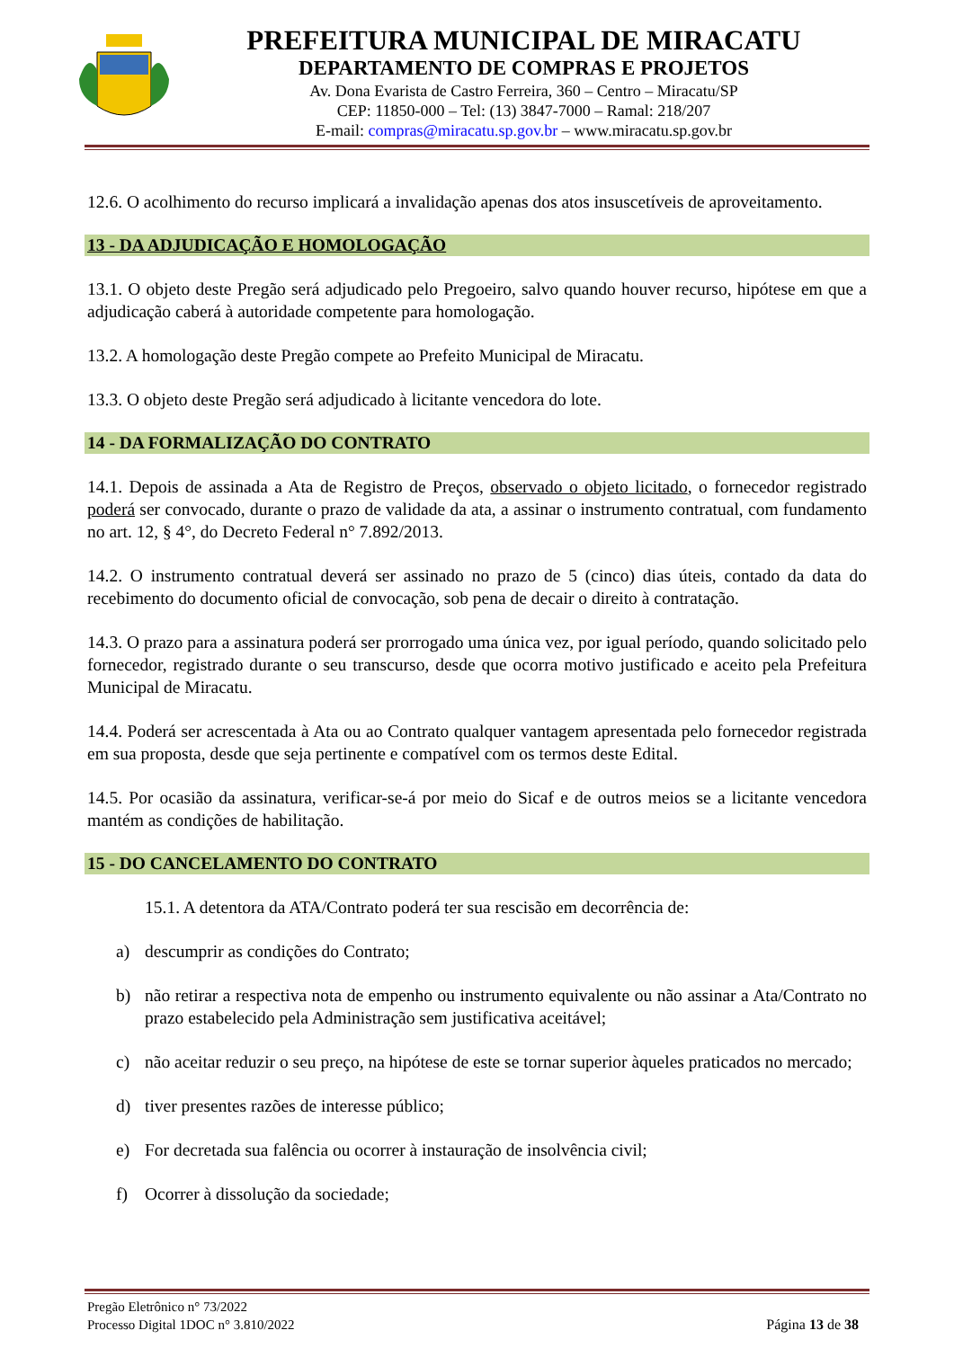PREFEITURA MUNICIPAL DE MIRACATU
DEPARTAMENTO DE COMPRAS E PROJETOS
Av. Dona Evarista de Castro Ferreira, 360 – Centro – Miracatu/SP
CEP: 11850-000 – Tel: (13) 3847-7000 – Ramal: 218/207
E-mail: compras@miracatu.sp.gov.br – www.miracatu.sp.gov.br
12.6. O acolhimento do recurso implicará a invalidação apenas dos atos insuscetíveis de aproveitamento.
13 - DA ADJUDICAÇÃO E HOMOLOGAÇÃO
13.1. O objeto deste Pregão será adjudicado pelo Pregoeiro, salvo quando houver recurso, hipótese em que a adjudicação caberá à autoridade competente para homologação.
13.2. A homologação deste Pregão compete ao Prefeito Municipal de Miracatu.
13.3. O objeto deste Pregão será adjudicado à licitante vencedora do lote.
14 - DA FORMALIZAÇÃO DO CONTRATO
14.1. Depois de assinada a Ata de Registro de Preços, observado o objeto licitado, o fornecedor registrado poderá ser convocado, durante o prazo de validade da ata, a assinar o instrumento contratual, com fundamento no art. 12, § 4°, do Decreto Federal n° 7.892/2013.
14.2. O instrumento contratual deverá ser assinado no prazo de 5 (cinco) dias úteis, contado da data do recebimento do documento oficial de convocação, sob pena de decair o direito à contratação.
14.3. O prazo para a assinatura poderá ser prorrogado uma única vez, por igual período, quando solicitado pelo fornecedor, registrado durante o seu transcurso, desde que ocorra motivo justificado e aceito pela Prefeitura Municipal de Miracatu.
14.4. Poderá ser acrescentada à Ata ou ao Contrato qualquer vantagem apresentada pelo fornecedor registrada em sua proposta, desde que seja pertinente e compatível com os termos deste Edital.
14.5. Por ocasião da assinatura, verificar-se-á por meio do Sicaf e de outros meios se a licitante vencedora mantém as condições de habilitação.
15 - DO CANCELAMENTO DO CONTRATO
15.1. A detentora da ATA/Contrato poderá ter sua rescisão em decorrência de:
a) descumprir as condições do Contrato;
b) não retirar a respectiva nota de empenho ou instrumento equivalente ou não assinar a Ata/Contrato no prazo estabelecido pela Administração sem justificativa aceitável;
c) não aceitar reduzir o seu preço, na hipótese de este se tornar superior àqueles praticados no mercado;
d) tiver presentes razões de interesse público;
e) For decretada sua falência ou ocorrer à instauração de insolvência civil;
f) Ocorrer à dissolução da sociedade;
Pregão Eletrônico n° 73/2022
Processo Digital 1DOC n° 3.810/2022
Página 13 de 38